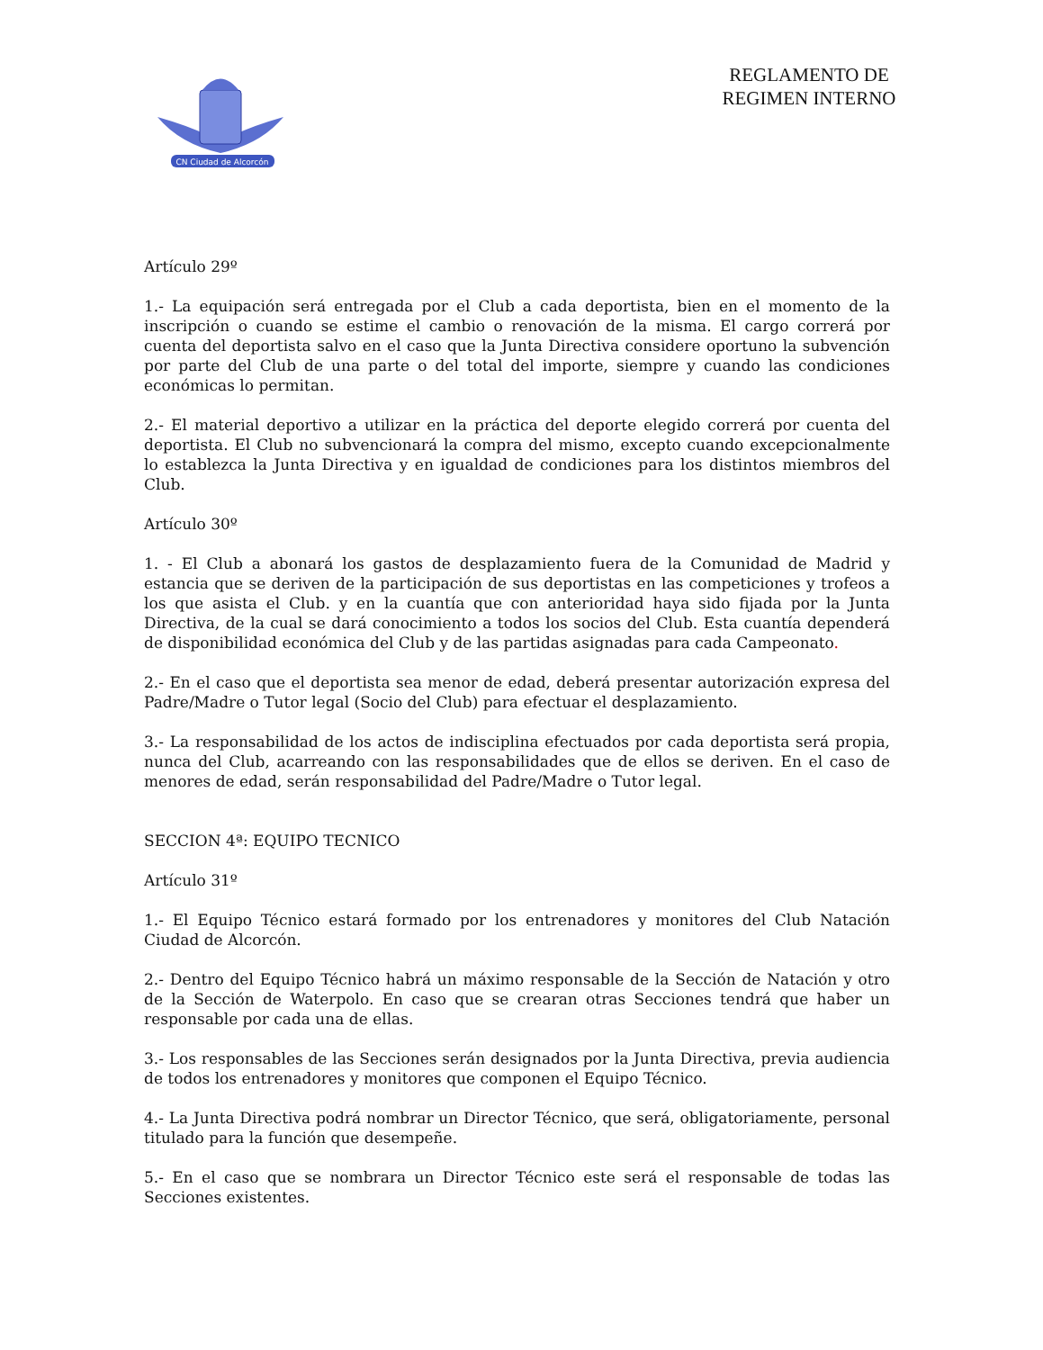CN Ciudad de Alcorcón
REGLAMENTO DE REGIMEN INTERNO
Artículo 29º
1.- La equipación será entregada por el Club a cada deportista, bien en el momento de la inscripción o cuando se estime el cambio o renovación de la misma. El cargo correrá por cuenta del deportista salvo en el caso que la Junta Directiva considere oportuno la subvención por parte del Club de una parte o del total del importe, siempre y cuando las condiciones económicas lo permitan.
2.- El material deportivo a utilizar en la práctica del deporte elegido correrá por cuenta del deportista. El Club no subvencionará la compra del mismo, excepto cuando excepcionalmente lo establezca la Junta Directiva y en igualdad de condiciones para los distintos miembros del Club.
Artículo 30º
1. - El Club a abonará los gastos de desplazamiento fuera de la Comunidad de Madrid y estancia que se deriven de la participación de sus deportistas en las competiciones y trofeos a los que asista el Club. y en la cuantía que con anterioridad haya sido fijada por la Junta Directiva, de la cual se dará conocimiento a todos los socios del Club. Esta cuantía dependerá de disponibilidad económica del Club y de las partidas asignadas para cada Campeonato.
2.- En el caso que el deportista sea menor de edad, deberá presentar autorización expresa del Padre/Madre o Tutor legal (Socio del Club) para efectuar el desplazamiento.
3.- La responsabilidad de los actos de indisciplina efectuados por cada deportista será propia, nunca del Club, acarreando con las responsabilidades que de ellos se deriven. En el caso de menores de edad, serán responsabilidad del Padre/Madre o Tutor legal.
SECCION 4ª: EQUIPO TECNICO
Artículo 31º
1.- El Equipo Técnico estará formado por los entrenadores y monitores del Club Natación Ciudad de Alcorcón.
2.- Dentro del Equipo Técnico habrá un máximo responsable de la Sección de Natación y otro de la Sección de Waterpolo. En caso que se crearan otras Secciones tendrá que haber un responsable por cada una de ellas.
3.- Los responsables de las Secciones serán designados por la Junta Directiva, previa audiencia de todos los entrenadores y monitores que componen el Equipo Técnico.
4.- La Junta Directiva podrá nombrar un Director Técnico, que será, obligatoriamente, personal titulado para la función que desempeñe.
5.- En el caso que se nombrara un Director Técnico este será el responsable de todas las Secciones existentes.